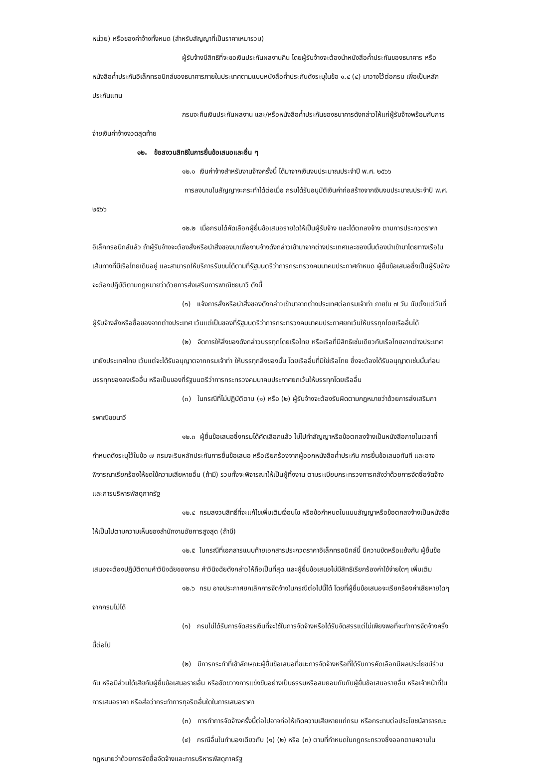หน่วย) หรือของค่าจ้างทั้งหมด (สำหรับสัญญาที่เป็นราคาเหมารวม)
ผู้รับจ้างมีสิทธิที่จะขอเงินประกันผลงานคืน โดยผู้รับจ้างจะต้องนำหนังสือค้ำประกันของธนาคาร หรือหนังสือค้ำประกันอิเล็กทรอนิกส์ของธนาคารภายในประเทศตามแบบหนังสือค้ำประกันดังระบุในข้อ ๑.๔ (๔) มาวางไว้ต่อกรม เพื่อเป็นหลักประกันแทน
กรมจะคืนเงินประกันผลงาน และ/หรือหนังสือค้ำประกันของธนาคารดังกล่าวให้แก่ผู้รับจ้างพร้อมกับการจ่ายเงินค่าจ้างงวดสุดท้าย
๑๒. ข้อสงวนสิทธิในการยื่นข้อเสนอและอื่น ๆ
๑๒.๑ เงินค่าจ้างสำหรับงานจ้างครั้งนี้ ได้มาจากเงินงบประมาณประจำปี พ.ศ. ๒๕๖๖
การลงนามในสัญญาจะกระทำได้ต่อเมื่อ กรมได้รับอนุมัติเงินค่าก่อสร้างจากเงินงบประมาณประจำปี พ.ศ. ๒๕๖๖
๑๒.๒ เมื่อกรมได้คัดเลือกผู้ยื่นข้อเสนอรายใดให้เป็นผู้รับจ้าง และได้ตกลงจ้าง ตามการประกวดราคาอิเล็กทรอนิกส์แล้ว ถ้าผู้รับจ้างจะต้องสั่งหรือนำสิ่งของมาเพื่องานจ้างดังกล่าวเข้ามาจากต่างประเทศและของนั้นต้องนำเข้ามาโดยทางเรือในเส้นทางที่มีเรือไทยเดินอยู่ และสามารถให้บริการรับขนได้ตามที่รัฐมนตรีว่าการกระทรวงคมนาคมประกาศกำหนด ผู้ยื่นข้อเสนอซึ่งเป็นผู้รับจ้างจะต้องปฏิบัติตามกฎหมายว่าด้วยการส่งเสริมการพาณิชยนาวี ดังนี้
(๑) แจ้งการสั่งหรือนำสิ่งของดังกล่าวเข้ามาจากต่างประเทศต่อกรมเจ้าท่า ภายใน ๗ วัน นับตั้งแต่วันที่ผู้รับจ้างสั่งหรือซื้อของจากต่างประเทศ เว้นแต่เป็นของที่รัฐมนตรีว่าการกระทรวงคมนาคมประกาศยกเว้นให้บรรทุกโดยเรืออื่นได้
(๒) จัดการให้สิ่งของดังกล่าวบรรทุกโดยเรือไทย หรือเรือที่มีสิทธิเช่นเดียวกับเรือไทยจากต่างประเทศมายังประเทศไทย เว้นแต่จะได้รับอนุญาตจากกรมเจ้าท่า ให้บรรทุกสิ่งของนั้น โดยเรืออื่นที่มิใช่เรือไทย ซึ่งจะต้องได้รับอนุญาตเช่นนั้นก่อนบรรทุกของลงเรืออื่น หรือเป็นของที่รัฐมนตรีว่าการกระทรวงคมนาคมประกาศยกเว้นให้บรรทุกโดยเรืออื่น
(๓) ในกรณีที่ไม่ปฏิบัติตาม (๑) หรือ (๒) ผู้รับจ้างจะต้องรับผิดตามกฎหมายว่าด้วยการส่งเสริมการพาณิชยนาวี
๑๒.๓ ผู้ยื่นข้อเสนอซึ่งกรมได้คัดเลือกแล้ว ไม่ไปทำสัญญาหรือข้อตกลงจ้างเป็นหนังสือภายในเวลาที่กำหนดดังระบุไว้ในข้อ ๗ กรมจะริบหลักประกันการยื่นข้อเสนอ หรือเรียกร้องจากผู้ออกหนังสือค้ำประกัน การยื่นข้อเสนอทันที และอาจพิจารณาเรียกร้องให้ชดใช้ความเสียหายอื่น (ถ้ามี) รวมทั้งจะพิจารณาให้เป็นผู้ทิ้งงาน ตามระเบียบกระทรวงการคลังว่าด้วยการจัดซื้อจัดจ้างและการบริหารพัสดุภาครัฐ
๑๒.๔ กรมสงวนสิทธิ์ที่จะแก้ไขเพิ่มเติมเงื่อนไข หรือข้อกำหนดในแบบสัญญาหรือข้อตกลงจ้างเป็นหนังสือให้เป็นไปตามความเห็นของสำนักงานอัยการสูงสุด (ถ้ามี)
๑๒.๕ ในกรณีที่เอกสารแนบท้ายเอกสารประกวดราคาอิเล็กทรอนิกส์นี้ มีความขัดหรือแย้งกัน ผู้ยื่นข้อเสนอจะต้องปฏิบัติตามคำวินิจฉัยของกรม คำวินิจฉัยดังกล่าวให้ถือเป็นที่สุด และผู้ยื่นข้อเสนอไม่มีสิทธิเรียกร้องค่าใช้จ่ายใดๆ เพิ่มเติม
๑๒.๖ กรม อาจประกาศยกเลิกการจัดจ้างในกรณีต่อไปนี้ได้ โดยที่ผู้ยื่นข้อเสนอจะเรียกร้องค่าเสียหายใดๆ จากกรมไม่ได้
(๑) กรมไม่ได้รับการจัดสรรเงินที่จะใช้ในการจัดจ้างหรือได้รับจัดสรรแต่ไม่เพียงพอที่จะทำการจัดจ้างครั้งนี้ต่อไป
(๒) มีการกระทำที่เข้าลักษณะผู้ยื่นข้อเสนอที่ชนะการจัดจ้างหรือที่ได้รับการคัดเลือกมีผลประโยชน์ร่วมกัน หรือมีส่วนได้เสียกับผู้ยื่นข้อเสนอรายอื่น หรือขัดขวางการแข่งขันอย่างเป็นธรรมหรือสมยอมกันกับผู้ยื่นข้อเสนอรายอื่น หรือเจ้าหน้าที่ในการเสนอราคา หรือส่อว่ากระทำการทุจริตอื่นใดในการเสนอราคา
(๓) การทำการจัดจ้างครั้งนี้ต่อไปอาจก่อให้เกิดความเสียหายแก่กรม หรือกระทบต่อประโยชน์สาธารณะ
(๔) กรณีอื่นในทำนองเดียวกับ (๑) (๒) หรือ (๓) ตามที่กำหนดในกฎกระทรวงซึ่งออกตามความในกฎหมายว่าด้วยการจัดซื้อจัดจ้างและการบริหารพัสดุภาครัฐ